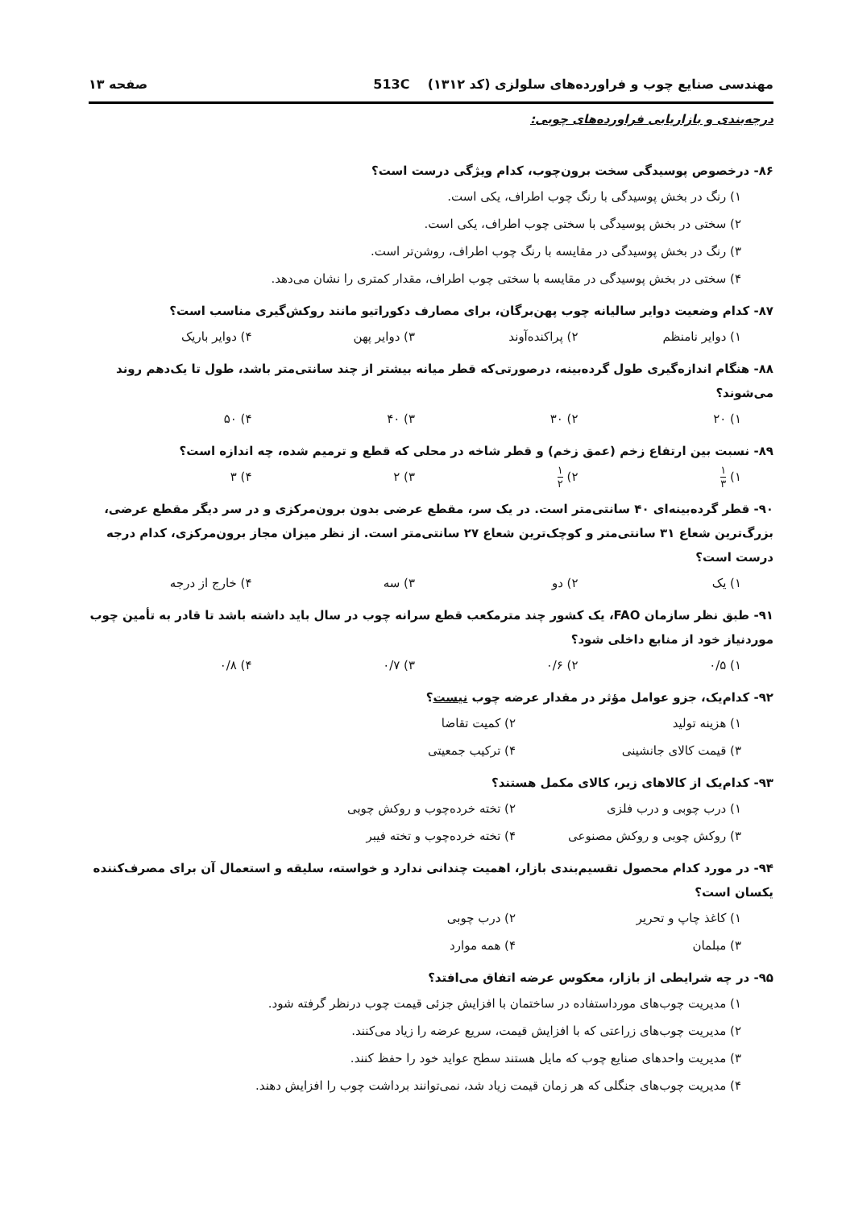مهندسی صنایع چوب و فراورده‌های سلولزی (کد ۱۳۱۲) 513C صفحه ۱۳
درجه‌بندی و بازاریابی فراورده‌های چوبی:
۸۶- درخصوص پوسیدگی سخت برون‌چوب، کدام ویژگی درست است؟
۱) رنگ در بخش پوسیدگی با رنگ چوب اطراف، یکی است.
۲) سختی در بخش پوسیدگی با سختی چوب اطراف، یکی است.
۳) رنگ در بخش پوسیدگی در مقایسه با رنگ چوب اطراف، روشن‌تر است.
۴) سختی در بخش پوسیدگی در مقایسه با سختی چوب اطراف، مقدار کمتری را نشان می‌دهد.
۸۷- کدام وضعیت دوایر سالیانه چوب پهن‌برگان، برای مصارف دکوراتیو مانند روکش‌گیری مناسب است؟
۱) دوایر نامنظم ۲) پراکنده‌آوند ۳) دوایر پهن ۴) دوایر باریک
۸۸- هنگام اندازه‌گیری طول گرده‌بینه، درصورتی‌که قطر میانه بیشتر از چند سانتی‌متر باشد، طول تا یک‌دهم روند می‌شوند؟
۱) ۲۰ ۲) ۳۰ ۳) ۴۰ ۴) ۵۰
۸۹- نسبت بین ارتفاع زخم (عمق زخم) و قطر شاخه در محلی که قطع و ترمیم شده، چه اندازه است؟
۱) ۱ ۳ ۲) ۱ ۲ ۳) ۲ ۴) ۳
۹۰- قطر گرده‌بینه‌ای ۴۰ سانتی‌متر است. در یک سر، مقطع عرضی بدون برون‌مرکزی و در سر دیگر مقطع عرضی، بزرگ‌ترین شعاع ۳۱ سانتی‌متر و کوچک‌ترین شعاع ۲۷ سانتی‌متر است. از نظر میزان مجاز برون‌مرکزی، کدام درجه درست است؟
۱) یک ۲) دو ۳) سه ۴) خارج از درجه
۹۱- طبق نظر سازمان FAO، یک کشور چند مترمکعب قطع سرانه چوب در سال باید داشته باشد تا قادر به تأمین چوب موردنیاز خود از منابع داخلی شود؟
۱) ۰/۵ ۲) ۰/۶ ۳) ۰/۷ ۴) ۰/۸
۹۲- کدام‌یک، جزو عوامل مؤثر در مقدار عرضه چوب نیست؟
۱) هزینه تولید ۲) کمیت تقاضا ۳) قیمت کالای جانشینی ۴) ترکیب جمعیتی
۹۳- کدام‌یک از کالاهای زیر، کالای مکمل هستند؟
۱) درب چوبی و درب فلزی ۲) تخته خرده‌چوب و روکش چوبی ۳) روکش چوبی و روکش مصنوعی ۴) تخته خرده‌چوب و تخته فیبر
۹۴- در مورد کدام محصول تقسیم‌بندی بازار، اهمیت چندانی ندارد و خواسته، سلیقه و استعمال آن برای مصرف‌کننده یکسان است؟
۱) کاغذ چاپ و تحریر ۲) درب چوبی ۳) مبلمان ۴) همه موارد
۹۵- در چه شرایطی از بازار، معکوس عرضه اتفاق می‌افتد؟
۱) مدیریت چوب‌های مورداستفاده در ساختمان با افزایش جزئی قیمت چوب درنظر گرفته شود.
۲) مدیریت چوب‌های زراعتی که با افزایش قیمت، سریع عرضه را زیاد می‌کنند.
۳) مدیریت واحدهای صنایع چوب که مایل هستند سطح عواید خود را حفظ کنند.
۴) مدیریت چوب‌های جنگلی که هر زمان قیمت زیاد شد، نمی‌توانند برداشت چوب را افزایش دهند.